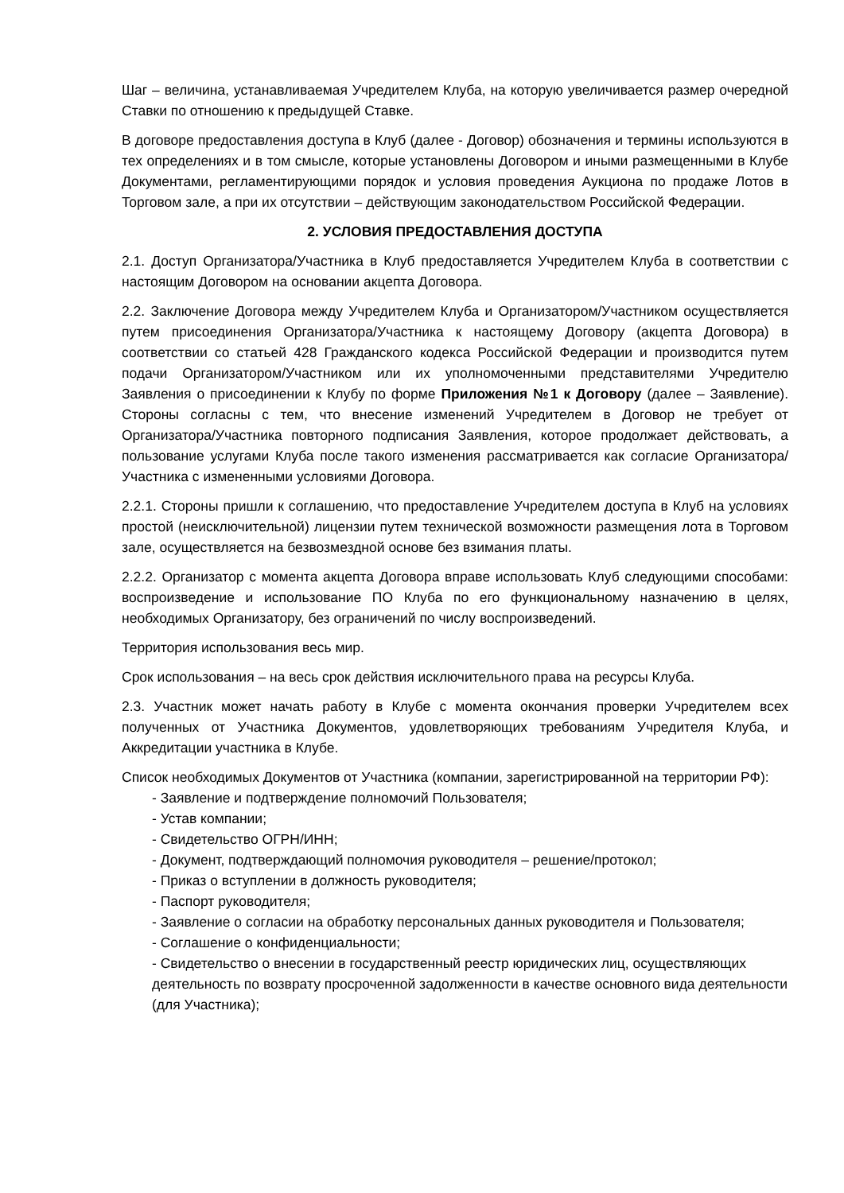Шаг – величина, устанавливаемая Учредителем Клуба, на которую увеличивается размер очередной Ставки по отношению к предыдущей Ставке.
В договоре предоставления доступа в Клуб (далее - Договор) обозначения и термины используются в тех определениях и в том смысле, которые установлены Договором и иными размещенными в Клубе Документами, регламентирующими порядок и условия проведения Аукциона по продаже Лотов в Торговом зале, а при их отсутствии – действующим законодательством Российской Федерации.
2. УСЛОВИЯ ПРЕДОСТАВЛЕНИЯ ДОСТУПА
2.1. Доступ Организатора/Участника в Клуб предоставляется Учредителем Клуба в соответствии с настоящим Договором на основании акцепта Договора.
2.2. Заключение Договора между Учредителем Клуба и Организатором/Участником осуществляется путем присоединения Организатора/Участника к настоящему Договору (акцепта Договора) в соответствии со статьей 428 Гражданского кодекса Российской Федерации и производится путем подачи Организатором/Участником или их уполномоченными представителями Учредителю Заявления о присоединении к Клубу по форме Приложения №1 к Договору (далее – Заявление). Стороны согласны с тем, что внесение изменений Учредителем в Договор не требует от Организатора/Участника повторного подписания Заявления, которое продолжает действовать, а пользование услугами Клуба после такого изменения рассматривается как согласие Организатора/Участника с измененными условиями Договора.
2.2.1. Стороны пришли к соглашению, что предоставление Учредителем доступа в Клуб на условиях простой (неисключительной) лицензии путем технической возможности размещения лота в Торговом зале, осуществляется на безвозмездной основе без взимания платы.
2.2.2. Организатор с момента акцепта Договора вправе использовать Клуб следующими способами: воспроизведение и использование ПО Клуба по его функциональному назначению в целях, необходимых Организатору, без ограничений по числу воспроизведений.
Территория использования весь мир.
Срок использования – на весь срок действия исключительного права на ресурсы Клуба.
2.3. Участник может начать работу в Клубе с момента окончания проверки Учредителем всех полученных от Участника Документов, удовлетворяющих требованиям Учредителя Клуба, и Аккредитации участника в Клубе.
Список необходимых Документов от Участника (компании, зарегистрированной на территории РФ):
- Заявление и подтверждение полномочий Пользователя;
- Устав компании;
- Свидетельство ОГРН/ИНН;
- Документ, подтверждающий полномочия руководителя – решение/протокол;
- Приказ о вступлении в должность руководителя;
- Паспорт руководителя;
- Заявление о согласии на обработку персональных данных руководителя и Пользователя;
- Соглашение о конфиденциальности;
- Свидетельство о внесении в государственный реестр юридических лиц, осуществляющих деятельность по возврату просроченной задолженности в качестве основного вида деятельности (для Участника);